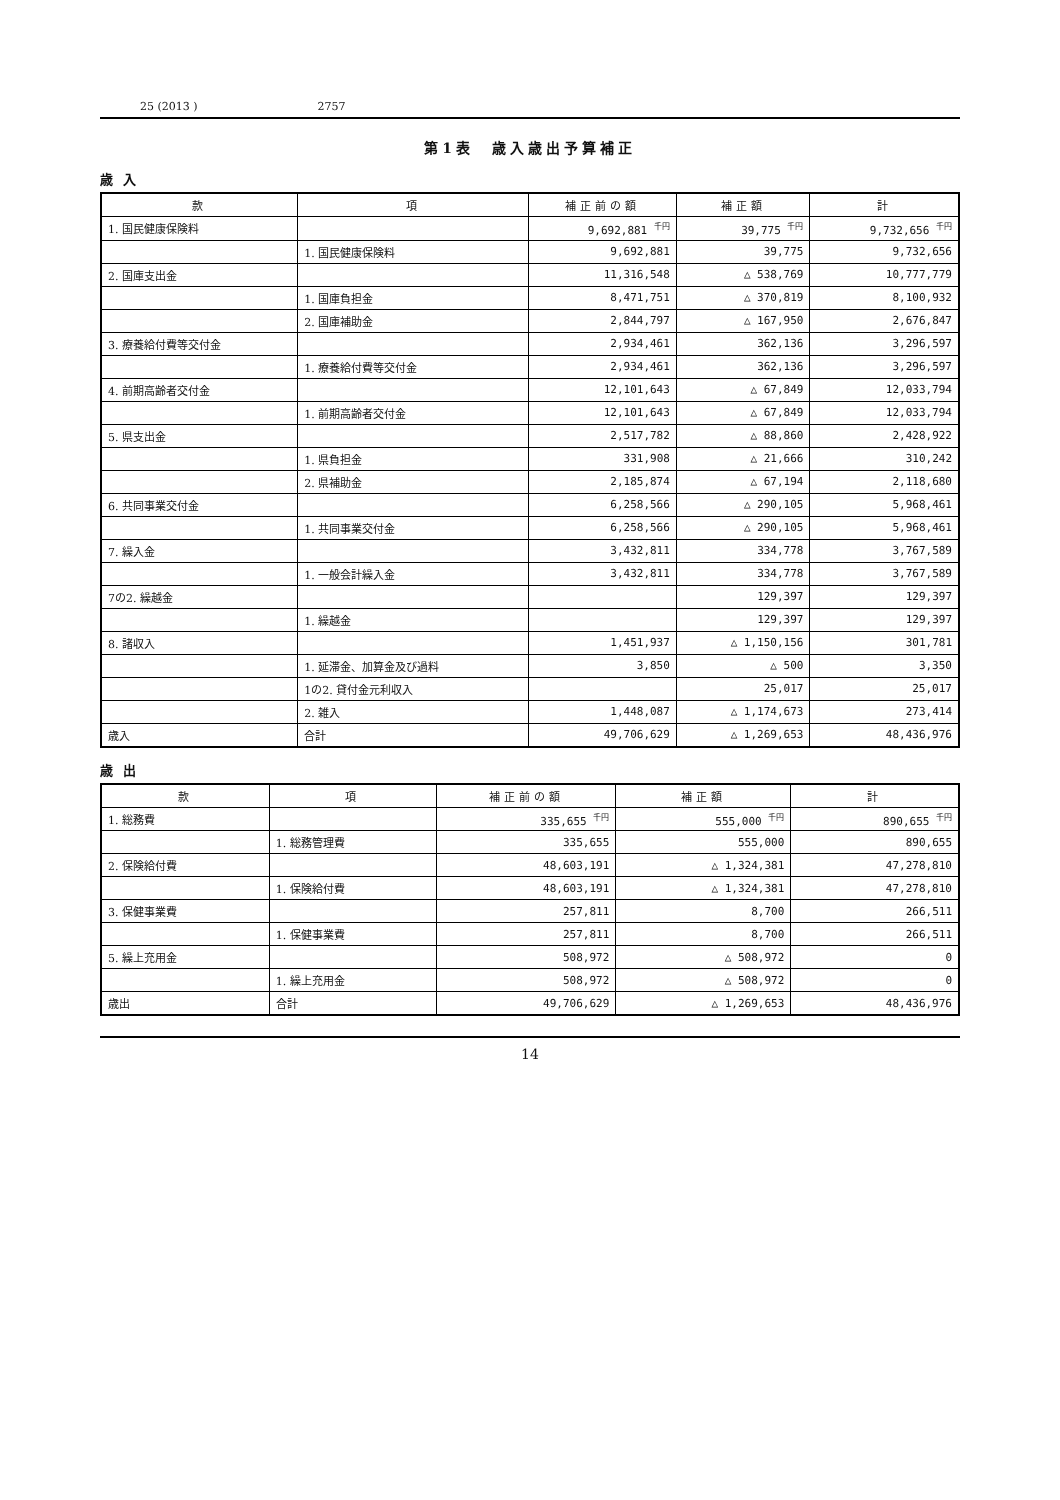25 (2013 ) 2757
第1表　歳入歳出予算補正
歳入
| 款 | 項 | 補正前の額 | 補正額 | 計 |
| --- | --- | --- | --- | --- |
| 1. 国民健康保険料 | | 9,692,881 <sup>千円</sup> | 39,775 <sup>千円</sup> | 9,732,656 <sup>千円</sup> |
| | 1. 国民健康保険料 | 9,692,881 | 39,775 | 9,732,656 |
| 2. 国庫支出金 | | 11,316,548 | △ 538,769 | 10,777,779 |
| | 1. 国庫負担金 | 8,471,751 | △ 370,819 | 8,100,932 |
| | 2. 国庫補助金 | 2,844,797 | △ 167,950 | 2,676,847 |
| 3. 療養給付費等交付金 | | 2,934,461 | 362,136 | 3,296,597 |
| | 1. 療養給付費等交付金 | 2,934,461 | 362,136 | 3,296,597 |
| 4. 前期高齢者交付金 | | 12,101,643 | △ 67,849 | 12,033,794 |
| | 1. 前期高齢者交付金 | 12,101,643 | △ 67,849 | 12,033,794 |
| 5. 県支出金 | | 2,517,782 | △ 88,860 | 2,428,922 |
| | 1. 県負担金 | 331,908 | △ 21,666 | 310,242 |
| | 2. 県補助金 | 2,185,874 | △ 67,194 | 2,118,680 |
| 6. 共同事業交付金 | | 6,258,566 | △ 290,105 | 5,968,461 |
| | 1. 共同事業交付金 | 6,258,566 | △ 290,105 | 5,968,461 |
| 7. 繰入金 | | 3,432,811 | 334,778 | 3,767,589 |
| | 1. 一般会計繰入金 | 3,432,811 | 334,778 | 3,767,589 |
| 7の2. 繰越金 | | | 129,397 | 129,397 |
| | 1. 繰越金 | | 129,397 | 129,397 |
| 8. 諸収入 | | 1,451,937 | △ 1,150,156 | 301,781 |
| | 1. 延滞金、加算金及び過料 | 3,850 | △ 500 | 3,350 |
| | 1の2. 貸付金元利収入 | | 25,017 | 25,017 |
| | 2. 雑入 | 1,448,087 | △ 1,174,673 | 273,414 |
| 歳入 | 合計 | 49,706,629 | △ 1,269,653 | 48,436,976 |
歳出
| 款 | 項 | 補正前の額 | 補正額 | 計 |
| --- | --- | --- | --- | --- |
| 1. 総務費 | | 335,655 <sup>千円</sup> | 555,000 <sup>千円</sup> | 890,655 <sup>千円</sup> |
| | 1. 総務管理費 | 335,655 | 555,000 | 890,655 |
| 2. 保険給付費 | | 48,603,191 | △ 1,324,381 | 47,278,810 |
| | 1. 保険給付費 | 48,603,191 | △ 1,324,381 | 47,278,810 |
| 3. 保健事業費 | | 257,811 | 8,700 | 266,511 |
| | 1. 保健事業費 | 257,811 | 8,700 | 266,511 |
| 5. 繰上充用金 | | 508,972 | △ 508,972 | 0 |
| | 1. 繰上充用金 | 508,972 | △ 508,972 | 0 |
| 歳出 | 合計 | 49,706,629 | △ 1,269,653 | 48,436,976 |
14